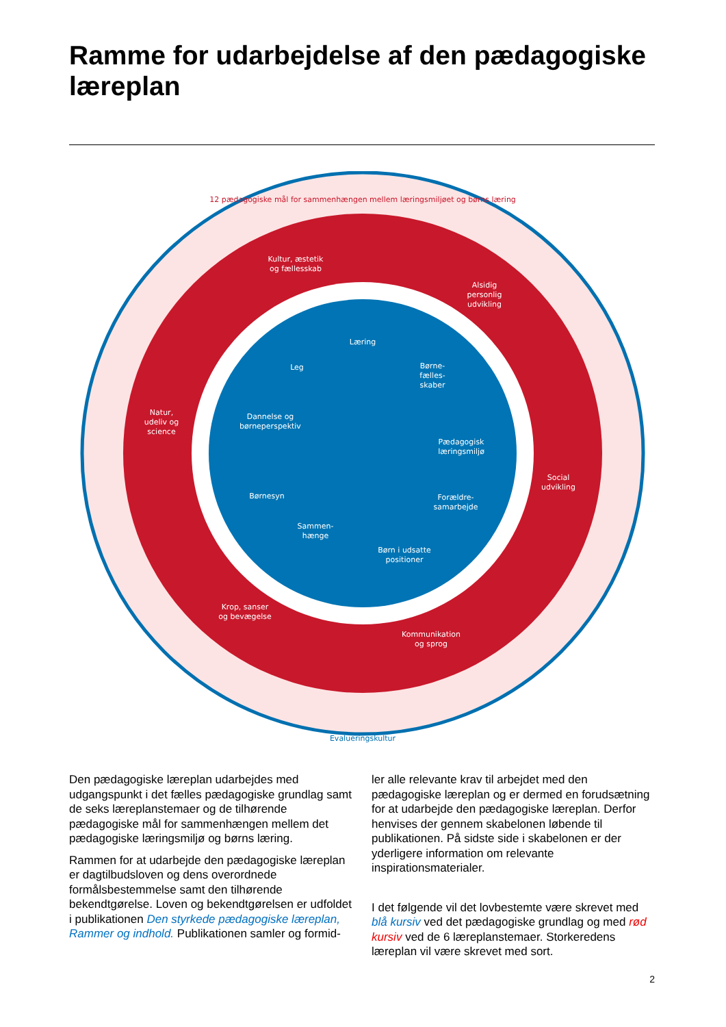Ramme for udarbejdelse af den pædagogiske læreplan
12 pædagogiske mål for sammenhængen mellem læringsmiljøet og børns læring
Kultur, æstetik
og fællesskab
Alsidig
personlig
udvikling
Natur,
udeliv og
science
Social
udvikling
Krop, sanser
og bevægelse
Kommunikation
og sprog
Læring
Leg
Børne-
fælles-
skaber
Dannelse og
børneperspektiv
Pædagogisk
læringsmiljø
Børnesyn
Forældre-
samarbejde
Sammen-
hænge
Børn i udsatte
positioner
Evalueringskultur
Den pædagogiske læreplan udarbejdes med udgangspunkt i det fælles pædagogiske grundlag samt de seks læreplanstemaer og de tilhørende pædagogiske mål for sammenhængen mellem det pædagogiske læringsmiljø og børns læring.
Rammen for at udarbejde den pædagogiske læreplan er dagtilbudsloven og dens overordnede formålsbestemmelse samt den tilhørende bekendtgørelse. Loven og bekendtgørelsen er udfoldet i publikationen Den styrkede pædagogiske læreplan, Rammer og indhold. Publikationen samler og formid-
ler alle relevante krav til arbejdet med den pædagogiske læreplan og er dermed en forudsætning for at udarbejde den pædagogiske læreplan. Derfor henvises der gennem skabelonen løbende til publikationen. På sidste side i skabelonen er der yderligere information om relevante inspirationsmaterialer.
I det følgende vil det lovbestemte være skrevet med blå kursiv ved det pædagogiske grundlag og med rød kursiv ved de 6 læreplanstemaer. Storkeredens læreplan vil være skrevet med sort.
2